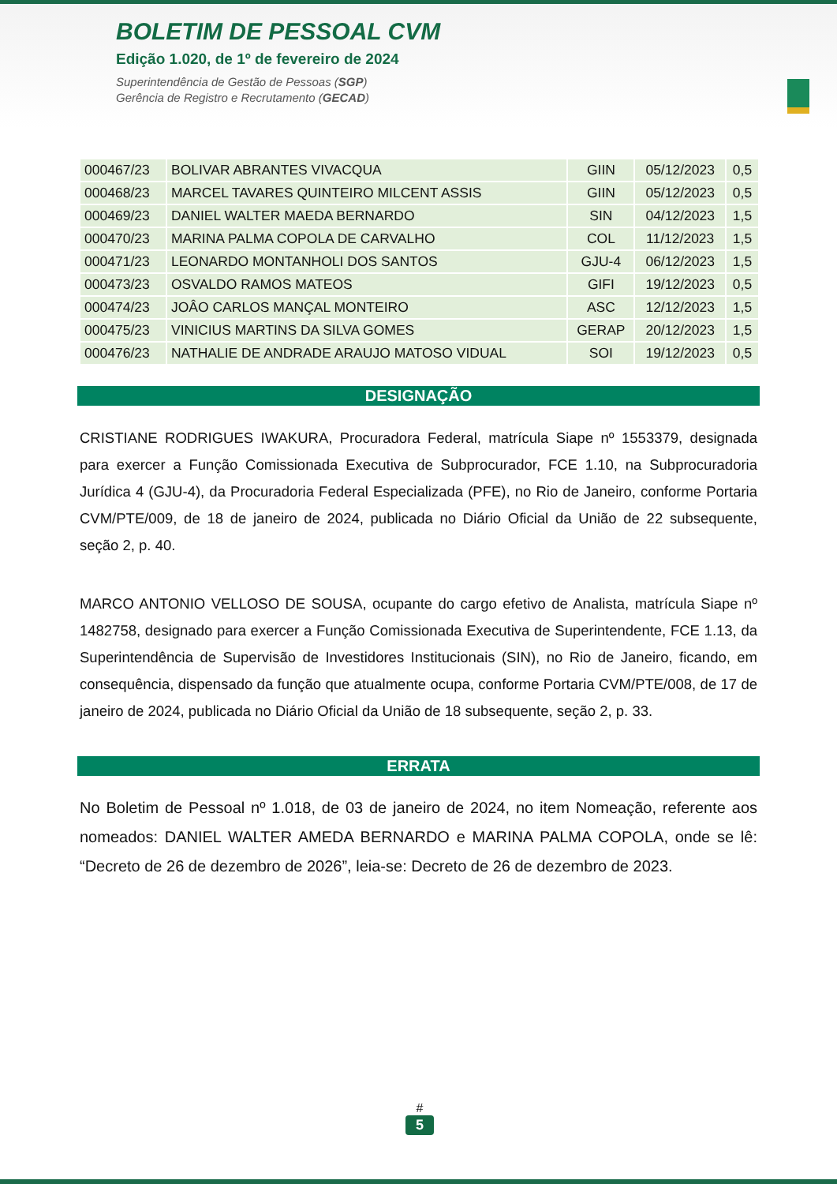BOLETIM DE PESSOAL CVM
Edição 1.020, de 1º de fevereiro de 2024
Superintendência de Gestão de Pessoas (SGP)
Gerência de Registro e Recrutamento (GECAD)
| 000467/23 | BOLIVAR ABRANTES VIVACQUA | GIIN | 05/12/2023 | 0,5 |
| 000468/23 | MARCEL TAVARES QUINTEIRO MILCENT ASSIS | GIIN | 05/12/2023 | 0,5 |
| 000469/23 | DANIEL WALTER MAEDA BERNARDO | SIN | 04/12/2023 | 1,5 |
| 000470/23 | MARINA PALMA COPOLA DE CARVALHO | COL | 11/12/2023 | 1,5 |
| 000471/23 | LEONARDO MONTANHOLI DOS SANTOS | GJU-4 | 06/12/2023 | 1,5 |
| 000473/23 | OSVALDO RAMOS MATEOS | GIFI | 19/12/2023 | 0,5 |
| 000474/23 | JOÂO CARLOS MANÇAL MONTEIRO | ASC | 12/12/2023 | 1,5 |
| 000475/23 | VINICIUS MARTINS DA SILVA GOMES | GERAP | 20/12/2023 | 1,5 |
| 000476/23 | NATHALIE DE ANDRADE ARAUJO MATOSO VIDUAL | SOI | 19/12/2023 | 0,5 |
DESIGNAÇÃO
CRISTIANE RODRIGUES IWAKURA, Procuradora Federal, matrícula Siape nº 1553379, designada para exercer a Função Comissionada Executiva de Subprocurador, FCE 1.10, na Subprocuradoria Jurídica 4 (GJU-4), da Procuradoria Federal Especializada (PFE), no Rio de Janeiro, conforme Portaria CVM/PTE/009, de 18 de janeiro de 2024, publicada no Diário Oficial da União de 22 subsequente, seção 2, p. 40.
MARCO ANTONIO VELLOSO DE SOUSA, ocupante do cargo efetivo de Analista, matrícula Siape nº 1482758, designado para exercer a Função Comissionada Executiva de Superintendente, FCE 1.13, da Superintendência de Supervisão de Investidores Institucionais (SIN), no Rio de Janeiro, ficando, em consequência, dispensado da função que atualmente ocupa, conforme Portaria CVM/PTE/008, de 17 de janeiro de 2024, publicada no Diário Oficial da União de 18 subsequente, seção 2, p. 33.
ERRATA
No Boletim de Pessoal nº 1.018, de 03 de janeiro de 2024, no item Nomeação, referente aos nomeados: DANIEL WALTER AMEDA BERNARDO e MARINA PALMA COPOLA, onde se lê: “Decreto de 26 de dezembro de 2026”, leia-se: Decreto de 26 de dezembro de 2023.
#
5